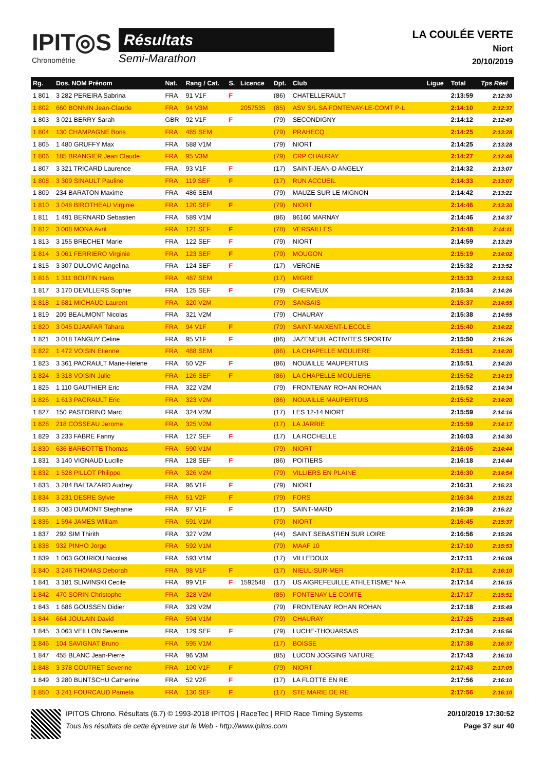IPIT◎S
Chronométrie
Résultats
Semi-Marathon
LA COULÉE VERTE
Niort
20/10/2019
| Rg. | Dos. NOM Prénom | Nat. | Rang / Cat. | S. | Licence | Dpt. | Club | Ligue | Total | Tps Réel |
| --- | --- | --- | --- | --- | --- | --- | --- | --- | --- | --- |
| 1 801 | 3 282 PEREIRA Sabrina | FRA | 91 V1F | F | | (86) | CHATELLERAULT | | 2:13:59 | 2:12:30 |
| 1 802 | 660 BONNIN Jean-Claude | FRA | 94 V3M | | 2057535 | (85) | ASV S/L SA FONTENAY-LE-COMT P-L | | 2:14:10 | 2:12:37 |
| 1 803 | 3 021 BERRY Sarah | GBR | 92 V1F | F | | (79) | SECONDIGNY | | 2:14:12 | 2:12:49 |
| 1 804 | 130 CHAMPAGNE Boris | FRA | 485 SEM | | | (79) | PRAHECQ | | 2:14:25 | 2:13:28 |
| 1 805 | 1 480 GRUFFY Max | FRA | 588 V1M | | | (79) | NIORT | | 2:14:25 | 2:13:28 |
| 1 806 | 185 BRANGIER Jean Claude | FRA | 95 V3M | | | (79) | CRP CHAURAY | | 2:14:27 | 2:12:48 |
| 1 807 | 3 321 TRICARD Laurence | FRA | 93 V1F | F | | (17) | SAINT-JEAN-D ANGELY | | 2:14:32 | 2:13:07 |
| 1 808 | 3 309 SINAULT Pauline | FRA | 119 SEF | F | | (17) | RUN ACCUEIL | | 2:14:33 | 2:13:07 |
| 1 809 | 234 BARATON Maxime | FRA | 486 SEM | | | (79) | MAUZE SUR LE MIGNON | | 2:14:42 | 2:13:21 |
| 1 810 | 3 048 BIROTHEAU Virginie | FRA | 120 SEF | F | | (79) | NIORT | | 2:14:46 | 2:13:30 |
| 1 811 | 1 491 BERNARD Sebastien | FRA | 589 V1M | | | (86) | 86160 MARNAY | | 2:14:46 | 2:14:37 |
| 1 812 | 3 008 MONA Avril | FRA | 121 SEF | F | | (78) | VERSAILLES | | 2:14:48 | 2:14:11 |
| 1 813 | 3 155 BRECHET Marie | FRA | 122 SEF | F | | (79) | NIORT | | 2:14:59 | 2:13:29 |
| 1 814 | 3 061 FERRIERO Virginie | FRA | 123 SEF | F | | (79) | MOUGON | | 2:15:19 | 2:14:02 |
| 1 815 | 3 307 DULOVIC Angelina | FRA | 124 SEF | F | | (17) | VERGNE | | 2:15:32 | 2:13:52 |
| 1 816 | 1 311 BOUTIN Hans | FRA | 487 SEM | | | (17) | MIGRE | | 2:15:33 | 2:13:53 |
| 1 817 | 3 170 DEVILLERS Sophie | FRA | 125 SEF | F | | (79) | CHERVEUX | | 2:15:34 | 2:14:26 |
| 1 818 | 1 681 MICHAUD Laurent | FRA | 320 V2M | | | (79) | SANSAIS | | 2:15:37 | 2:14:55 |
| 1 819 | 209 BEAUMONT Nicolas | FRA | 321 V2M | | | (79) | CHAURAY | | 2:15:38 | 2:14:55 |
| 1 820 | 3 045 DJAAFAR Tahara | FRA | 94 V1F | F | | (79) | SAINT-MAIXENT-L ECOLE | | 2:15:40 | 2:14:22 |
| 1 821 | 3 018 TANGUY Celine | FRA | 95 V1F | F | | (86) | JAZENEUIL ACTIVITES SPORTIV | | 2:15:50 | 2:15:26 |
| 1 822 | 1 472 VOISIN Etienne | FRA | 488 SEM | | | (86) | LA CHAPELLE MOULIERE | | 2:15:51 | 2:14:20 |
| 1 823 | 3 361 PACRAULT Marie-Helene | FRA | 50 V2F | F | | (86) | NOUAILLE MAUPERTUIS | | 2:15:51 | 2:14:20 |
| 1 824 | 3 318 VOISIN Julie | FRA | 126 SEF | F | | (86) | LA CHAPELLE MOULIERE | | 2:15:52 | 2:14:19 |
| 1 825 | 1 110 GAUTHIER Eric | FRA | 322 V2M | | | (79) | FRONTENAY ROHAN ROHAN | | 2:15:52 | 2:14:34 |
| 1 826 | 1 613 PACRAULT Eric | FRA | 323 V2M | | | (86) | NOUAILLE MAUPERTUIS | | 2:15:52 | 2:14:20 |
| 1 827 | 150 PASTORINO Marc | FRA | 324 V2M | | | (17) | LES 12-14 NIORT | | 2:15:59 | 2:14:16 |
| 1 828 | 218 COSSEAU Jerome | FRA | 325 V2M | | | (17) | LA JARRIE | | 2:15:59 | 2:14:17 |
| 1 829 | 3 233 FABRE Fanny | FRA | 127 SEF | F | | (17) | LA ROCHELLE | | 2:16:03 | 2:14:30 |
| 1 830 | 636 BARBOTTE Thomas | FRA | 590 V1M | | | (79) | NIORT | | 2:16:05 | 2:14:44 |
| 1 831 | 3 140 VIGNAUD Lucille | FRA | 128 SEF | F | | (86) | POITIERS | | 2:16:18 | 2:14:44 |
| 1 832 | 1 528 PILLOT Philippe | FRA | 326 V2M | | | (79) | VILLIERS EN PLAINE | | 2:16:30 | 2:14:54 |
| 1 833 | 3 284 BALTAZARD Audrey | FRA | 96 V1F | F | | (79) | NIORT | | 2:16:31 | 2:15:23 |
| 1 834 | 3 231 DESRE Sylvie | FRA | 51 V2F | F | | (79) | FORS | | 2:16:34 | 2:15:21 |
| 1 835 | 3 083 DUMONT Stephanie | FRA | 97 V1F | F | | (17) | SAINT-MARD | | 2:16:39 | 2:15:22 |
| 1 836 | 1 594 JAMES William | FRA | 591 V1M | | | (79) | NIORT | | 2:16:45 | 2:15:37 |
| 1 837 | 292 SIM Thirith | FRA | 327 V2M | | | (44) | SAINT SEBASTIEN SUR LOIRE | | 2:16:56 | 2:15:26 |
| 1 838 | 932 PINHO Jorge | FRA | 592 V1M | | | (79) | MAAF 10 | | 2:17:10 | 2:15:53 |
| 1 839 | 1 003 GOURIOU Nicolas | FRA | 593 V1M | | | (17) | VILLEDOUX | | 2:17:11 | 2:16:09 |
| 1 840 | 3 246 THOMAS Deborah | FRA | 98 V1F | F | | (17) | NIEUL-SUR-MER | | 2:17:11 | 2:16:10 |
| 1 841 | 3 181 SLIWINSKI Cecile | FRA | 99 V1F | F | 1592548 | (17) | US AIGREFEUILLE ATHLETISME* N-A | | 2:17:14 | 2:16:15 |
| 1 842 | 470 SORIN Christophe | FRA | 328 V2M | | | (85) | FONTENAY LE COMTE | | 2:17:17 | 2:15:51 |
| 1 843 | 1 686 GOUSSEN Didier | FRA | 329 V2M | | | (79) | FRONTENAY ROHAN ROHAN | | 2:17:18 | 2:15:49 |
| 1 844 | 664 JOULAIN David | FRA | 594 V1M | | | (79) | CHAURAY | | 2:17:25 | 2:15:48 |
| 1 845 | 3 063 VEILLON Severine | FRA | 129 SEF | F | | (79) | LUCHE-THOUARSAIS | | 2:17:34 | 2:15:56 |
| 1 846 | 104 SAVIGNAT Bruno | FRA | 595 V1M | | | (17) | BOISSE | | 2:17:38 | 2:16:37 |
| 1 847 | 455 BLANC Jean-Pierre | FRA | 96 V3M | | | (85) | LUCON JOGGING NATURE | | 2:17:43 | 2:16:10 |
| 1 848 | 3 378 COUTRET Severine | FRA | 100 V1F | F | | (79) | NIORT | | 2:17:43 | 2:17:05 |
| 1 849 | 3 280 BUNTSCHU Catherine | FRA | 52 V2F | F | | (17) | LA FLOTTE EN RE | | 2:17:56 | 2:16:10 |
| 1 850 | 3 241 FOURCAUD Pamela | FRA | 130 SEF | F | | (17) | STE MARIE DE RE | | 2:17:56 | 2:16:10 |
IPITOS Chrono. Résultats (6.7) © 1993-2018 IPITOS | RaceTec | RFID Race Timing Systems
Tous les résultats de cette épreuve sur le Web - http://www.ipitos.com
20/10/2019 17:30:52
Page 37 sur 40